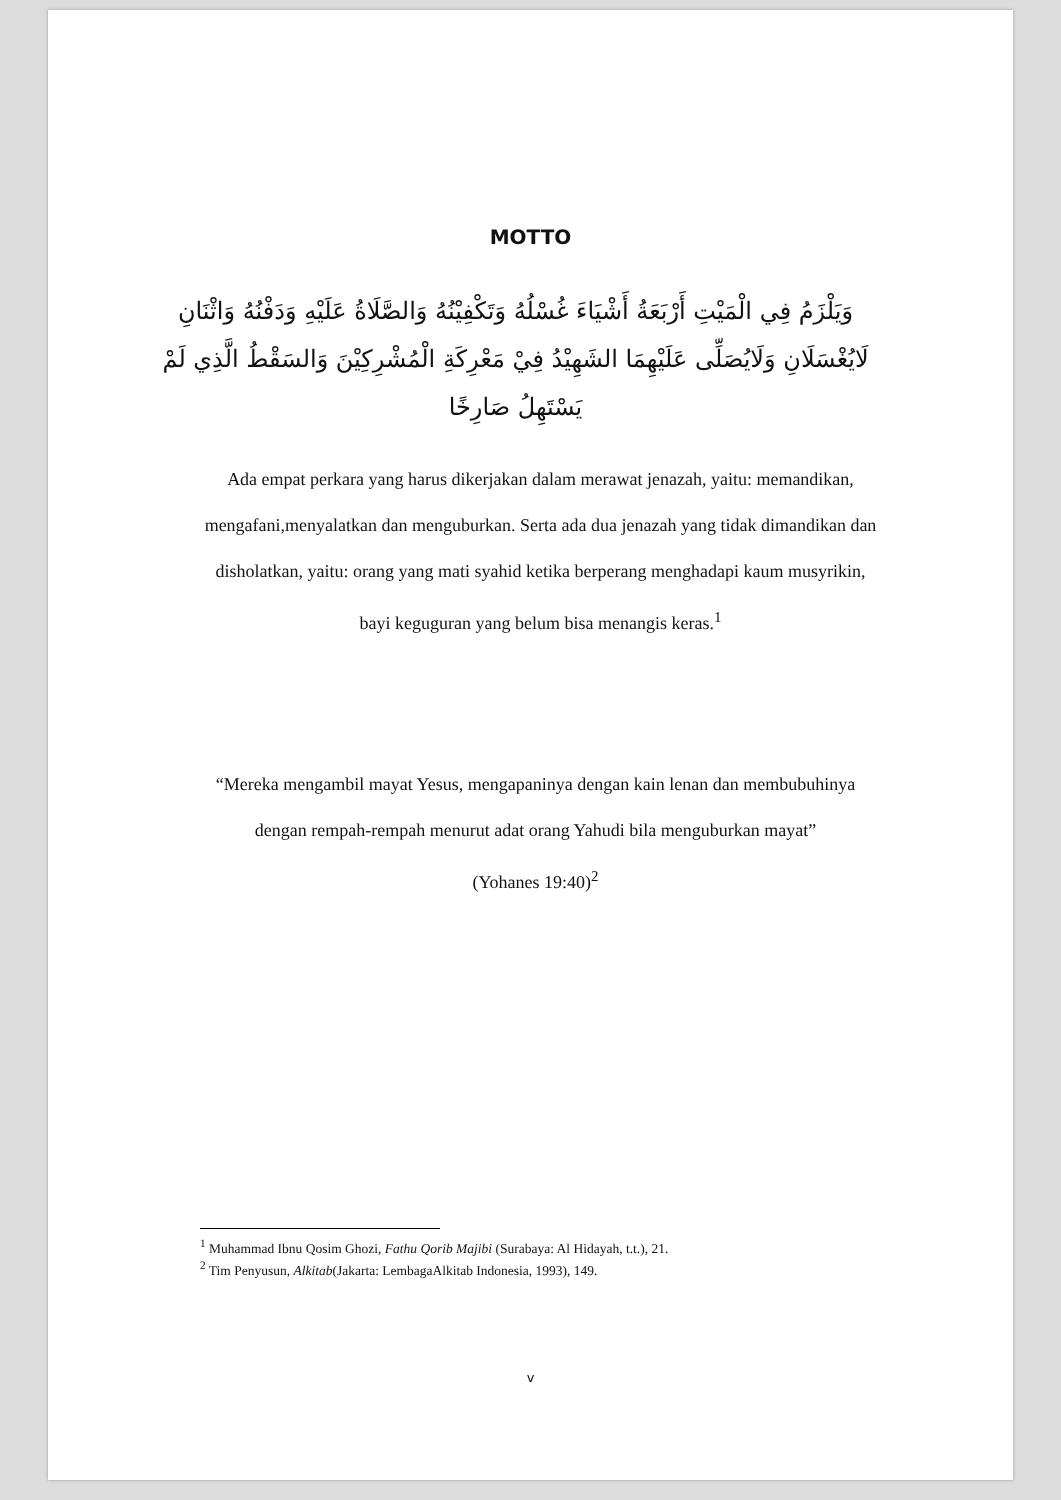MOTTO
وَيَلْزَمُ فِي الْمَيْتِ أَرْبَعَةُ أَشْيَاءَ غُسْلُهُ وَتَكْفِيْنُهُ وَالصَّلَاةُ عَلَيْهِ وَدَفْنُهُ وَاثْنَانِ لَايُغْسَلَانِ وَلَايُصَلِّى عَلَيْهِمَا الشَهِيْدُ فِيْ مَعْرِكَةِ الْمُشْرِكِيْنَ وَالسَقْطُ الَّذِي لَمْ يَسْتَهِلُ صَارِخًا
Ada empat perkara yang harus dikerjakan dalam merawat jenazah, yaitu: memandikan, mengafani,menyalatkan dan menguburkan. Serta ada dua jenazah yang tidak dimandikan dan disholatkan, yaitu: orang yang mati syahid ketika berperang menghadapi kaum musyrikin, bayi keguguran yang belum bisa menangis keras.<sup>1</sup>
“Mereka mengambil mayat Yesus, mengapaninya dengan kain lenan dan membubuhinya dengan rempah-rempah menurut adat orang Yahudi bila menguburkan mayat”
(Yohanes 19:40)<sup>2</sup>
<sup>1</sup> Muhammad Ibnu Qosim Ghozi, Fathu Qorib Majibi (Surabaya: Al Hidayah, t.t.), 21.
<sup>2</sup> Tim Penyusun, Alkitab(Jakarta: LembagaAlkitab Indonesia, 1993), 149.
v